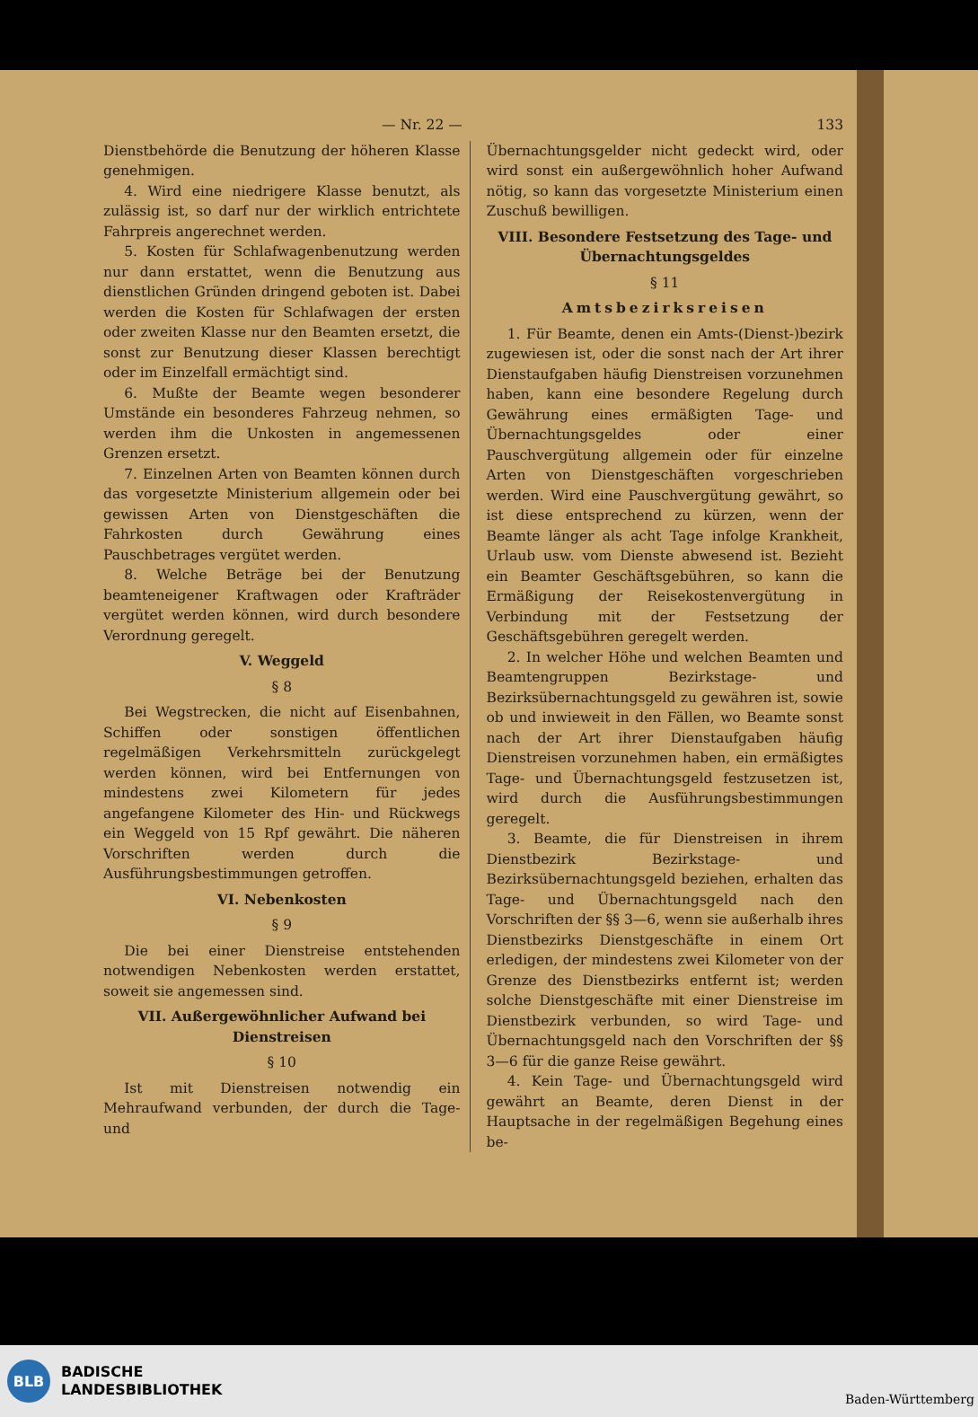— Nr. 22 — 133
Dienstbehörde die Benutzung der höheren Klasse genehmigen.
4. Wird eine niedrigere Klasse benutzt, als zulässig ist, so darf nur der wirklich entrichtete Fahrpreis angerechnet werden.
5. Kosten für Schlafwagenbenutzung werden nur dann erstattet, wenn die Benutzung aus dienstlichen Gründen dringend geboten ist. Dabei werden die Kosten für Schlafwagen der ersten oder zweiten Klasse nur den Beamten ersetzt, die sonst zur Benutzung dieser Klassen berechtigt oder im Einzelfall ermächtigt sind.
6. Mußte der Beamte wegen besonderer Umstände ein besonderes Fahrzeug nehmen, so werden ihm die Unkosten in angemessenen Grenzen ersetzt.
7. Einzelnen Arten von Beamten können durch das vorgesetzte Ministerium allgemein oder bei gewissen Arten von Dienstgeschäften die Fahrkosten durch Gewährung eines Pauschbetrages vergütet werden.
8. Welche Beträge bei der Benutzung beamteneigener Kraftwagen oder Krafträder vergütet werden können, wird durch besondere Verordnung geregelt.
V. Weggeld
§ 8
Bei Wegstrecken, die nicht auf Eisenbahnen, Schiffen oder sonstigen öffentlichen regelmäßigen Verkehrsmitteln zurückgelegt werden können, wird bei Entfernungen von mindestens zwei Kilometern für jedes angefangene Kilometer des Hin- und Rückwegs ein Weggeld von 15 Rpf gewährt. Die näheren Vorschriften werden durch die Ausführungsbestimmungen getroffen.
VI. Nebenkosten
§ 9
Die bei einer Dienstreise entstehenden notwendigen Nebenkosten werden erstattet, soweit sie angemessen sind.
VII. Außergewöhnlicher Aufwand bei Dienstreisen
§ 10
Ist mit Dienstreisen notwendig ein Mehraufwand verbunden, der durch die Tage- und
Übernachtungsgelder nicht gedeckt wird, oder wird sonst ein außergewöhnlich hoher Aufwand nötig, so kann das vorgesetzte Ministerium einen Zuschuß bewilligen.
VIII. Besondere Festsetzung des Tage- und Übernachtungsgeldes
§ 11
Amtsbezirksreisen
1. Für Beamte, denen ein Amts-(Dienst-)bezirk zugewiesen ist, oder die sonst nach der Art ihrer Dienstaufgaben häufig Dienstreisen vorzunehmen haben, kann eine besondere Regelung durch Gewährung eines ermäßigten Tage- und Übernachtungsgeldes oder einer Pauschvergütung allgemein oder für einzelne Arten von Dienstgeschäften vorgeschrieben werden. Wird eine Pauschvergütung gewährt, so ist diese entsprechend zu kürzen, wenn der Beamte länger als acht Tage infolge Krankheit, Urlaub usw. vom Dienste abwesend ist. Bezieht ein Beamter Geschäftsgebühren, so kann die Ermäßigung der Reisekostenvergütung in Verbindung mit der Festsetzung der Geschäftsgebühren geregelt werden.
2. In welcher Höhe und welchen Beamten und Beamtengruppen Bezirkstage- und Bezirksübernachtungsgeld zu gewähren ist, sowie ob und inwieweit in den Fällen, wo Beamte sonst nach der Art ihrer Dienstaufgaben häufig Dienstreisen vorzunehmen haben, ein ermäßigtes Tage- und Übernachtungsgeld festzusetzen ist, wird durch die Ausführungsbestimmungen geregelt.
3. Beamte, die für Dienstreisen in ihrem Dienstbezirk Bezirkstage- und Bezirksübernachtungsgeld beziehen, erhalten das Tage- und Übernachtungsgeld nach den Vorschriften der §§ 3—6, wenn sie außerhalb ihres Dienstbezirks Dienstgeschäfte in einem Ort erledigen, der mindestens zwei Kilometer von der Grenze des Dienstbezirks entfernt ist; werden solche Dienstgeschäfte mit einer Dienstreise im Dienstbezirk verbunden, so wird Tage- und Übernachtungsgeld nach den Vorschriften der §§ 3—6 für die ganze Reise gewährt.
4. Kein Tage- und Übernachtungsgeld wird gewährt an Beamte, deren Dienst in der Hauptsache in der regelmäßigen Begehung eines be-
BLB
BADISCHE
LANDESBIBLIOTHEK
Baden-Württemberg